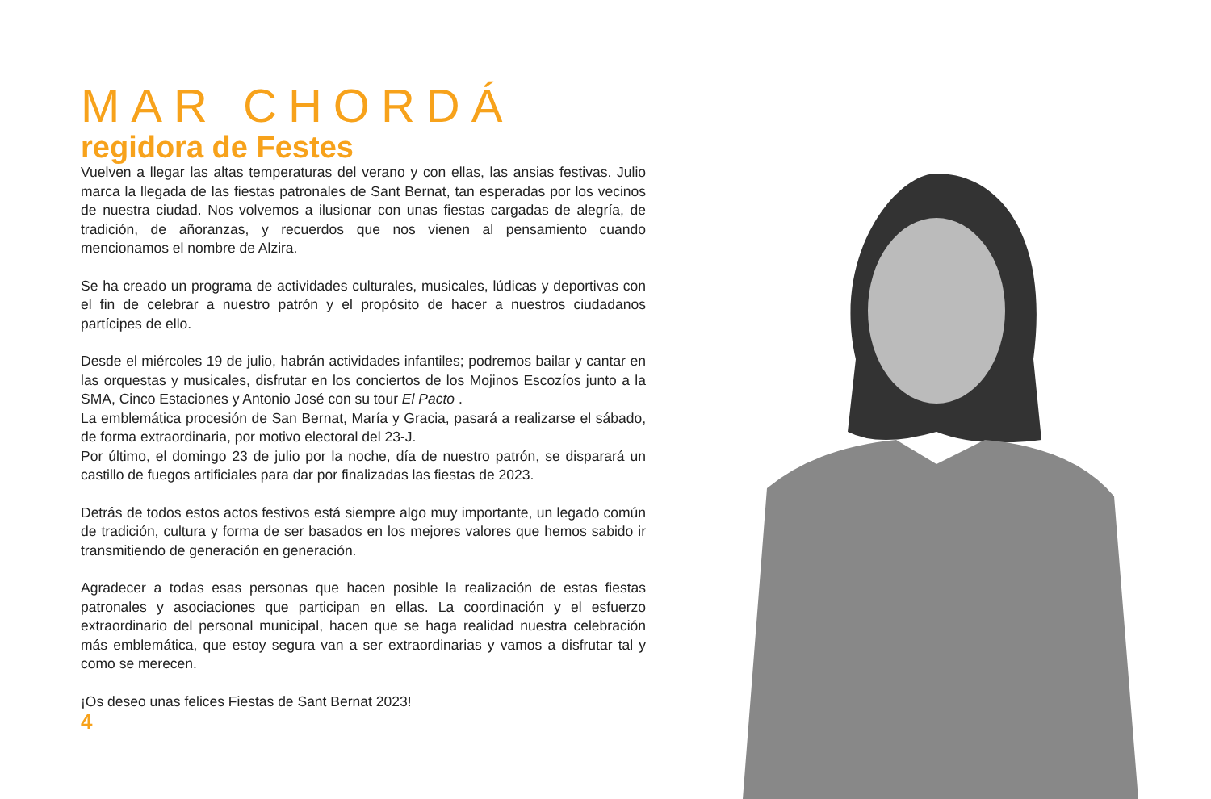MAR CHORDÁ
regidora de Festes
Vuelven a llegar las altas temperaturas del verano y con ellas, las ansias festivas. Julio marca la llegada de las fiestas patronales de Sant Bernat, tan esperadas por los vecinos de nuestra ciudad. Nos volvemos a ilusionar con unas fiestas cargadas de alegría, de tradición, de añoranzas, y recuerdos que nos vienen al pensamiento cuando mencionamos el nombre de Alzira.
Se ha creado un programa de actividades culturales, musicales, lúdicas y deportivas con el fin de celebrar a nuestro patrón y el propósito de hacer a nuestros ciudadanos partícipes de ello.
Desde el miércoles 19 de julio, habrán actividades infantiles; podremos bailar y cantar en las orquestas y musicales, disfrutar en los conciertos de los Mojinos Escozíos junto a la SMA, Cinco Estaciones y Antonio José con su tour El Pacto .
La emblemática procesión de San Bernat, María y Gracia, pasará a realizarse el sábado, de forma extraordinaria, por motivo electoral del 23-J.
Por último, el domingo 23 de julio por la noche, día de nuestro patrón, se disparará un castillo de fuegos artificiales para dar por finalizadas las fiestas de 2023.
Detrás de todos estos actos festivos está siempre algo muy importante, un legado común de tradición, cultura y forma de ser basados en los mejores valores que hemos sabido ir transmitiendo de generación en generación.
Agradecer a todas esas personas que hacen posible la realización de estas fiestas patronales y asociaciones que participan en ellas. La coordinación y el esfuerzo extraordinario del personal municipal, hacen que se haga realidad nuestra celebración más emblemática, que estoy segura van a ser extraordinarias y vamos a disfrutar tal y como se merecen.
¡Os deseo unas felices Fiestas de Sant Bernat 2023!
4